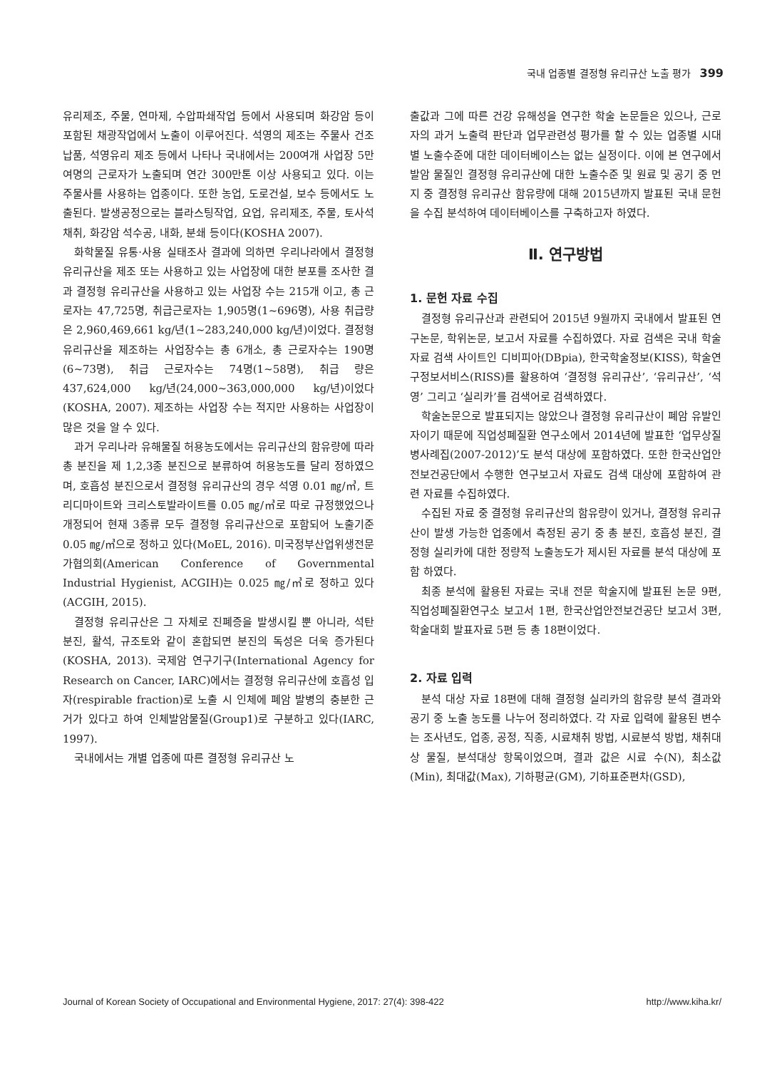국내 업종별 결정형 유리규산 노출 평가 399
유리제조, 주물, 연마제, 수압파쇄작업 등에서 사용되며 화강암 등이 포함된 채광작업에서 노출이 이루어진다. 석영의 제조는 주물사 건조납품, 석영유리 제조 등에서 나타나 국내에서는 200여개 사업장 5만여명의 근로자가 노출되며 연간 300만톤 이상 사용되고 있다. 이는 주물사를 사용하는 업종이다. 또한 농업, 도로건설, 보수 등에서도 노출된다. 발생공정으로는 블라스팅작업, 요업, 유리제조, 주물, 토사석 채취, 화강암 석수공, 내화, 분쇄 등이다(KOSHA 2007).
화학물질 유통·사용 실태조사 결과에 의하면 우리나라에서 결정형 유리규산을 제조 또는 사용하고 있는 사업장에 대한 분포를 조사한 결과 결정형 유리규산을 사용하고 있는 사업장 수는 215개 이고, 총 근로자는 47,725명, 취급근로자는 1,905명(1~696명), 사용 취급량은 2,960,469,661 kg/년(1~283,240,000 kg/년)이었다. 결정형 유리규산을 제조하는 사업장수는 총 6개소, 총 근로자수는 190명(6~73명), 취급 근로자수는 74명(1~58명), 취급 량은 437,624,000 kg/년(24,000~363,000,000 kg/년)이었다(KOSHA, 2007). 제조하는 사업장 수는 적지만 사용하는 사업장이 많은 것을 알 수 있다.
과거 우리나라 유해물질 허용농도에서는 유리규산의 함유량에 따라 총 분진을 제 1,2,3종 분진으로 분류하여 허용농도를 달리 정하였으며, 호흡성 분진으로서 결정형 유리규산의 경우 석영 0.01 ㎎/㎥, 트리디마이트와 크리스토발라이트를 0.05 ㎎/㎥로 따로 규정했었으나 개정되어 현재 3종류 모두 결정형 유리규산으로 포함되어 노출기준 0.05 ㎎/㎥으로 정하고 있다(MoEL, 2016). 미국정부산업위생전문가협의회(American Conference of Governmental Industrial Hygienist, ACGIH)는 0.025 ㎎/㎥로 정하고 있다(ACGIH, 2015).
결정형 유리규산은 그 자체로 진폐증을 발생시킬 뿐 아니라, 석탄 분진, 활석, 규조토와 같이 혼합되면 분진의 독성은 더욱 증가된다(KOSHA, 2013). 국제암 연구기구(International Agency for Research on Cancer, IARC)에서는 결정형 유리규산에 호흡성 입자(respirable fraction)로 노출 시 인체에 폐암 발병의 충분한 근거가 있다고 하여 인체발암물질(Group1)로 구분하고 있다(IARC, 1997).
국내에서는 개별 업종에 따른 결정형 유리규산 노
출값과 그에 따른 건강 유해성을 연구한 학술 논문들은 있으나, 근로자의 과거 노출력 판단과 업무관련성 평가를 할 수 있는 업종별 시대별 노출수준에 대한 데이터베이스는 없는 실정이다. 이에 본 연구에서 발암 물질인 결정형 유리규산에 대한 노출수준 및 원료 및 공기 중 먼지 중 결정형 유리규산 함유량에 대해 2015년까지 발표된 국내 문헌을 수집 분석하여 데이터베이스를 구축하고자 하였다.
Ⅱ. 연구방법
1. 문헌 자료 수집
결정형 유리규산과 관련되어 2015년 9월까지 국내에서 발표된 연구논문, 학위논문, 보고서 자료를 수집하였다. 자료 검색은 국내 학술자료 검색 사이트인 디비피아(DBpia), 한국학술정보(KISS), 학술연구정보서비스(RISS)를 활용하여 ‘결정형 유리규산’, ‘유리규산’, ‘석영’ 그리고 ‘실리카’를 검색어로 검색하였다.
학술논문으로 발표되지는 않았으나 결정형 유리규산이 폐암 유발인자이기 때문에 직업성폐질환 연구소에서 2014년에 발표한 ‘업무상질병사례집(2007-2012)’도 분석 대상에 포함하였다. 또한 한국산업안전보건공단에서 수행한 연구보고서 자료도 검색 대상에 포함하여 관련 자료를 수집하였다.
수집된 자료 중 결정형 유리규산의 함유량이 있거나, 결정형 유리규산이 발생 가능한 업종에서 측정된 공기 중 총 분진, 호흡성 분진, 결정형 실리카에 대한 정량적 노출농도가 제시된 자료를 분석 대상에 포함 하였다.
최종 분석에 활용된 자료는 국내 전문 학술지에 발표된 논문 9편, 직업성폐질환연구소 보고서 1편, 한국산업안전보건공단 보고서 3편, 학술대회 발표자료 5편 등 총 18편이었다.
2. 자료 입력
분석 대상 자료 18편에 대해 결정형 실리카의 함유량 분석 결과와 공기 중 노출 농도를 나누어 정리하였다. 각 자료 입력에 활용된 변수는 조사년도, 업종, 공정, 직종, 시료채취 방법, 시료분석 방법, 채취대상 물질, 분석대상 항목이었으며, 결과 값은 시료 수(N), 최소값(Min), 최대값(Max), 기하평균(GM), 기하표준편차(GSD),
Journal of Korean Society of Occupational and Environmental Hygiene, 2017: 27(4): 398-422 http://www.kiha.kr/